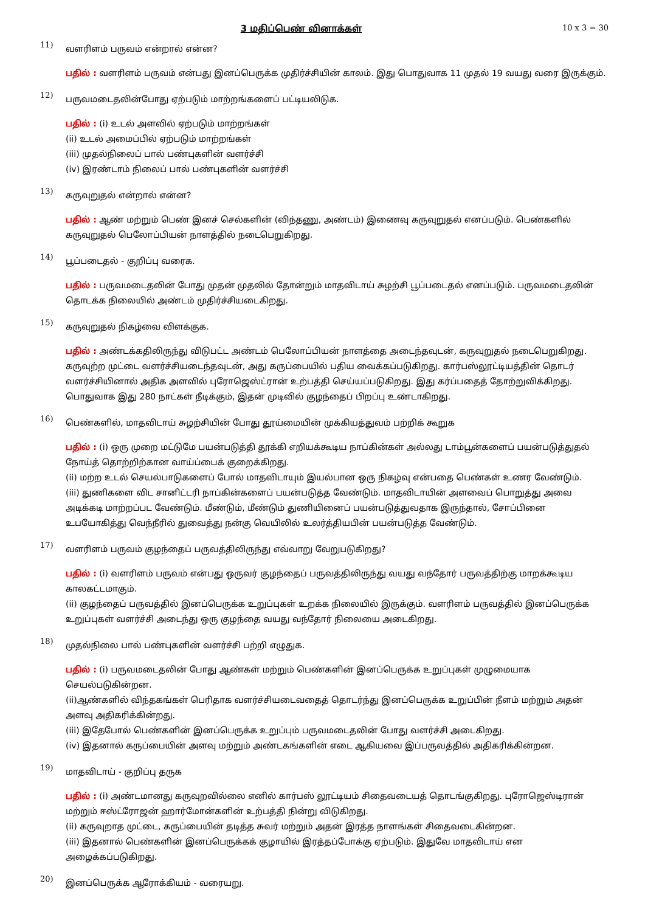3 மதிப்பெண் வினாக்கள் 10 x 3 = 30
11) வளரிளம் பருவம் என்றால் என்ன?
பதில் : வளரிளம் பருவம் என்பது இனப்பெருக்க முதிர்ச்சியின் காலம். இது பொதுவாக 11 முதல் 19 வயது வரை இருக்கும்.
12) பருவமடைதலின்போது ஏற்படும் மாற்றங்களைப் பட்டியலிடுக.
பதில் : (i) உடல் அளவில் ஏற்படும் மாற்றங்கள்
(ii) உடல் அமைப்பில் ஏற்படும் மாற்றங்கள்
(iii) முதல்நிலைப் பால் பண்புகளின் வளர்ச்சி
(iv) இரண்டாம் நிலைப் பால் பண்புகளின் வளர்ச்சி
13) கருவுறுதல் என்றால் என்ன?
பதில் : ஆண் மற்றும் பெண் இனச் செல்களின் (விந்தணு, அண்டம்) இணைவு கருவுறுதல் எனப்படும். பெண்களில் கருவுறுதல் பெலோப்பியன் நாளத்தில் நடைபெறுகிறது.
14) பூப்படைதல் - குறிப்பு வரைக.
பதில் : பருவமடைதலின் போது முதன் முதலில் தோன்றும் மாதவிடாய் சுழற்சி பூப்படைதல் எனப்படும். பருவமடைதலின் தொடக்க நிலையில் அண்டம் முதிர்ச்சியடைகிறது.
15) கருவுறுதல் நிகழ்வை விளக்குக.
பதில் : அண்டக்கதிலிருந்து விடுபட்ட அண்டம் பெலோப்பியன் நாளத்தை அடைந்தவுடன், கருவுறுதல் நடைபெறுகிறது. கருவுற்ற முட்டை வளர்ச்சியடைந்தவுடன், அது கருப்பையில் பதிய வைக்கப்படுகிறது. கார்பஸ்லூட்டியத்தின் தொடர் வளர்ச்சியினால் அதிக அளவில் புரோஜெஸ்ட்ரான் உற்பத்தி செய்யப்படுகிறது. இது கர்ப்பதைத் தோற்றுவிக்கிறது. பொதுவாக இது 280 நாட்கள் நீடிக்கும், இதன் முடிவில் குழந்தைப் பிறப்பு உண்டாகிறது.
16) பெண்களில், மாதவிடாய் சுழற்சியின் போது தூய்மையின் முக்கியத்துவம் பற்றிக் கூறுக
பதில் : (i) ஒரு முறை மட்டுமே பயன்படுத்தி தூக்கி எறியக்கூடிய நாப்கின்கள் அல்லது டாம்பூன்களைப் பயன்படுத்துதல் நோய்த் தொற்றிற்கான வாய்ப்பைக் குறைக்கிறது.
(ii) மற்ற உடல் செயல்பாடுகளைப் போல் மாதவிடாயும் இயல்பான ஒரு நிகழ்வு என்பதை பெண்கள் உணர வேண்டும்.
(iii) துணிகளை விட சானிட்டரி நாப்கின்களைப் பயன்படுத்த வேண்டும். மாதவிடாயின் அளவைப் பொறுத்து அவை அடிக்கடி மாற்றப்பட வேண்டும். மீண்டும், மீண்டும் துணியினைப் பயன்படுத்துவதாக இருந்தால், சோப்பினை உபயோகித்து வெந்நீரில் துவைத்து நன்கு வெயிலில் உலர்த்தியபின் பயன்படுத்த வேண்டும்.
17) வளரிளம் பருவம் குழந்தைப் பருவத்திலிருந்து எவ்வாறு வேறுபடுகிறது?
பதில் : (i) வளரிளம் பருவம் என்பது ஒருவர் குழந்தைப் பருவத்திலிருந்து வயது வந்தோர் பருவத்திற்கு மாறக்கூடிய காலகட்டமாகும்.
(ii) குழந்தைப் பருவத்தில் இனப்பெருக்க உறுப்புகள் உறக்க நிலையில் இருக்கும். வளரிளம் பருவத்தில் இனப்பெருக்க உறுப்புகள் வளர்ச்சி அடைந்து ஒரு குழந்தை வயது வந்தோர் நிலையை அடைகிறது.
18) முதல்நிலை பால் பண்புகளின் வளர்ச்சி பற்றி எழுதுக.
பதில் : (i) பருவமடைதலின் போது ஆண்கள் மற்றும் பெண்களின் இனப்பெருக்க உறுப்புகள் முழுமையாக செயல்படுகின்றன.
(ii)ஆண்களில் விந்தகங்கள் பெரிதாக வளர்ச்சியடைவதைத் தொடர்ந்து இனப்பெருக்க உறுப்பின் நீளம் மற்றும் அதன் அளவு அதிகரிக்கின்றது.
(iii) இதேபோல் பெண்களின் இனப்பெருக்க உறுப்பும் பருவமடைதலின் போது வளர்ச்சி அடைகிறது.
(iv) இதனால் கருப்பையின் அளவு மற்றும் அண்டகங்களின் எடை ஆகியவை இப்பருவத்தில் அதிகரிக்கின்றன.
19) மாதவிடாய் - குறிப்பு தருக
பதில் : (i) அண்டமானது கருவுறவில்லை எனில் கார்பஸ் லூட்டியம் சிதைவடையத் தொடங்குகிறது. புரோஜெஸ்டிரான் மற்றும் ஈஸ்ட்ரோஜன் ஹார்மோன்களின் உற்பத்தி நின்று விடுகிறது.
(ii) கருவுறாத முட்டை, கருப்பையின் தடித்த சுவர் மற்றும் அதன் இரத்த நாளங்கள் சிதைவடைகின்றன.
(iii) இதனால் பெண்களின் இனப்பெருக்கக் குழாயில் இரத்தப்போக்கு ஏற்படும். இதுவே மாதவிடாய் என அழைக்கப்படுகிறது.
20) இனப்பெருக்க ஆரோக்கியம் - வரையறு.